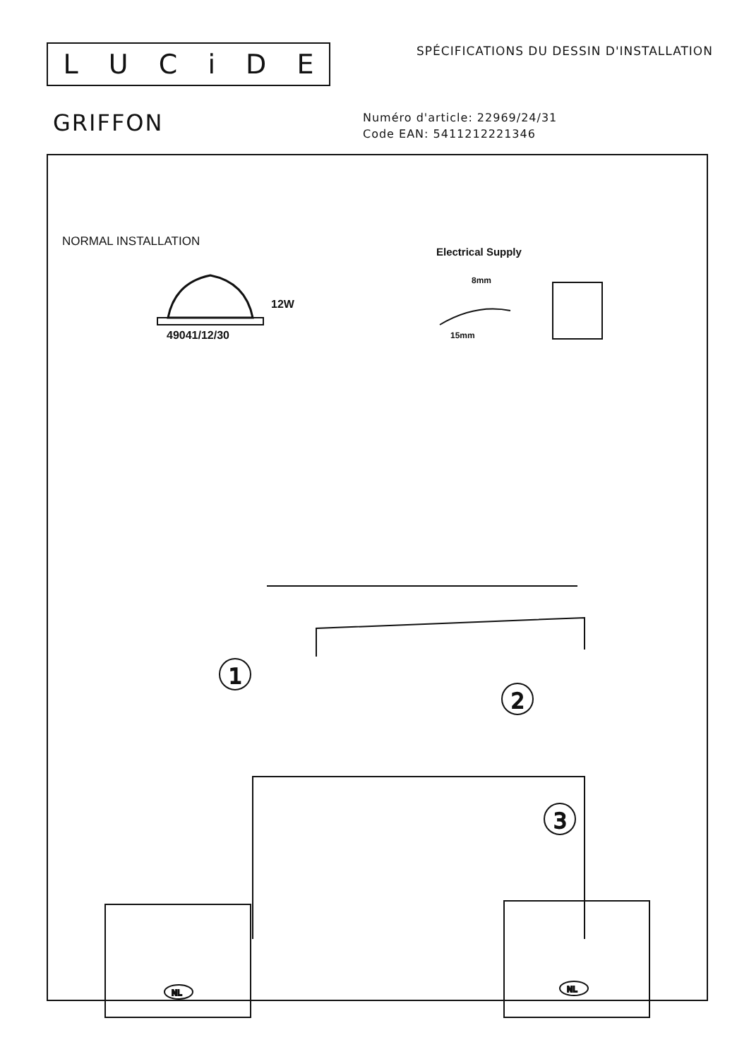LUCiDE
SPÉCIFICATIONS DU DESSIN D'INSTALLATION
GRIFFON
Numéro d'article: 22969/24/31
Code EAN: 5411212221346
NORMAL INSTALLATION
12W
49041/12/30
Electrical Supply
8mm
15mm
1
2
3
NL
NL